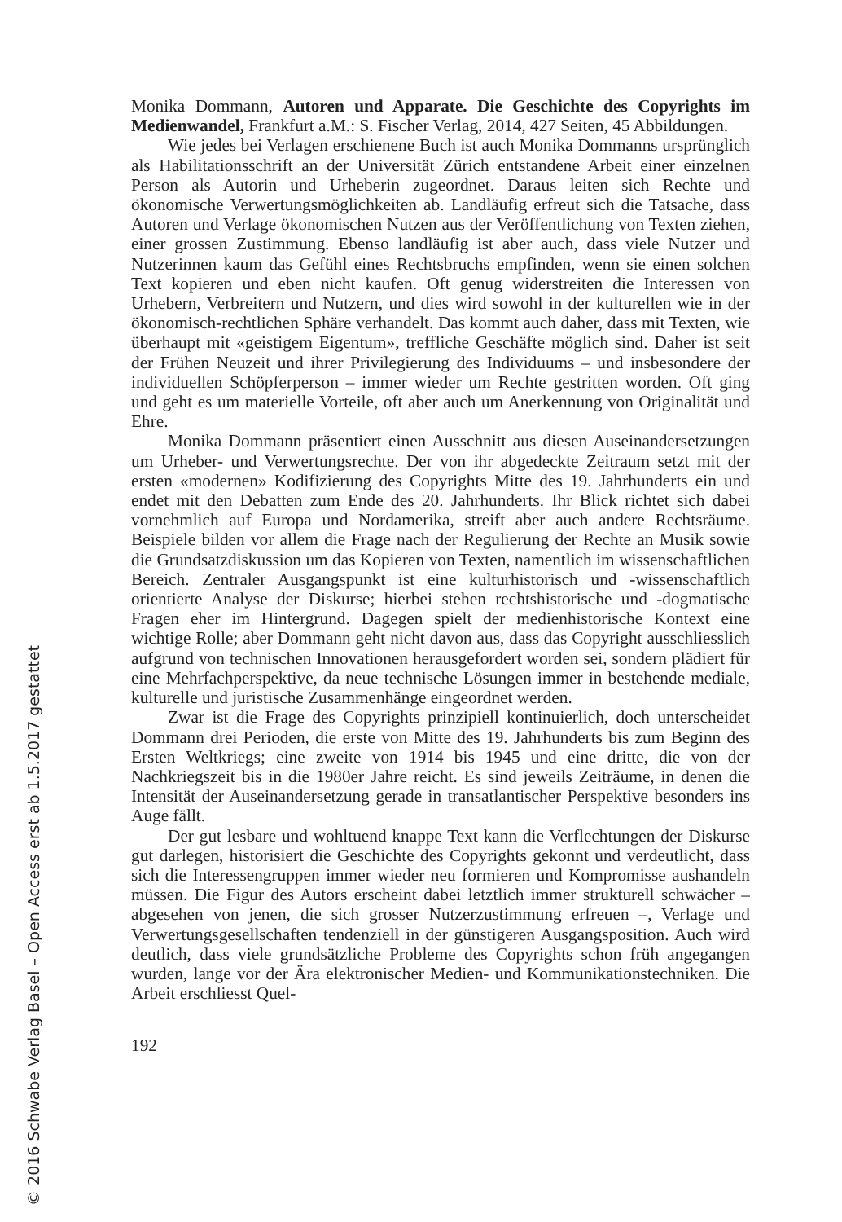Monika Dommann, Autoren und Apparate. Die Geschichte des Copyrights im Medienwandel, Frankfurt a.M.: S. Fischer Verlag, 2014, 427 Seiten, 45 Abbildungen.
Wie jedes bei Verlagen erschienene Buch ist auch Monika Dommanns ursprünglich als Habilitationsschrift an der Universität Zürich entstandene Arbeit einer einzelnen Person als Autorin und Urheberin zugeordnet. Daraus leiten sich Rechte und ökonomische Verwertungsmöglichkeiten ab. Landläufig erfreut sich die Tatsache, dass Autoren und Verlage ökonomischen Nutzen aus der Veröffentlichung von Texten ziehen, einer grossen Zustimmung. Ebenso landläufig ist aber auch, dass viele Nutzer und Nutzerinnen kaum das Gefühl eines Rechtsbruchs empfinden, wenn sie einen solchen Text kopieren und eben nicht kaufen. Oft genug widerstreiten die Interessen von Urhebern, Verbreitern und Nutzern, und dies wird sowohl in der kulturellen wie in der ökonomisch-rechtlichen Sphäre verhandelt. Das kommt auch daher, dass mit Texten, wie überhaupt mit «geistigem Eigentum», treffliche Geschäfte möglich sind. Daher ist seit der Frühen Neuzeit und ihrer Privilegierung des Individuums – und insbesondere der individuellen Schöpferperson – immer wieder um Rechte gestritten worden. Oft ging und geht es um materielle Vorteile, oft aber auch um Anerkennung von Originalität und Ehre.
Monika Dommann präsentiert einen Ausschnitt aus diesen Auseinandersetzungen um Urheber- und Verwertungsrechte. Der von ihr abgedeckte Zeitraum setzt mit der ersten «modernen» Kodifizierung des Copyrights Mitte des 19. Jahrhunderts ein und endet mit den Debatten zum Ende des 20. Jahrhunderts. Ihr Blick richtet sich dabei vornehmlich auf Europa und Nordamerika, streift aber auch andere Rechtsräume. Beispiele bilden vor allem die Frage nach der Regulierung der Rechte an Musik sowie die Grundsatzdiskussion um das Kopieren von Texten, namentlich im wissenschaftlichen Bereich. Zentraler Ausgangspunkt ist eine kulturhistorisch und -wissenschaftlich orientierte Analyse der Diskurse; hierbei stehen rechtshistorische und -dogmatische Fragen eher im Hintergrund. Dagegen spielt der medienhistorische Kontext eine wichtige Rolle; aber Dommann geht nicht davon aus, dass das Copyright ausschliesslich aufgrund von technischen Innovationen herausgefordert worden sei, sondern plädiert für eine Mehrfachperspektive, da neue technische Lösungen immer in bestehende mediale, kulturelle und juristische Zusammenhänge eingeordnet werden.
Zwar ist die Frage des Copyrights prinzipiell kontinuierlich, doch unterscheidet Dommann drei Perioden, die erste von Mitte des 19. Jahrhunderts bis zum Beginn des Ersten Weltkriegs; eine zweite von 1914 bis 1945 und eine dritte, die von der Nachkriegszeit bis in die 1980er Jahre reicht. Es sind jeweils Zeiträume, in denen die Intensität der Auseinandersetzung gerade in transatlantischer Perspektive besonders ins Auge fällt.
Der gut lesbare und wohltuend knappe Text kann die Verflechtungen der Diskurse gut darlegen, historisiert die Geschichte des Copyrights gekonnt und verdeutlicht, dass sich die Interessengruppen immer wieder neu formieren und Kompromisse aushandeln müssen. Die Figur des Autors erscheint dabei letztlich immer strukturell schwächer – abgesehen von jenen, die sich grosser Nutzerzustimmung erfreuen –, Verlage und Verwertungsgesellschaften tendenziell in der günstigeren Ausgangsposition. Auch wird deutlich, dass viele grundsätzliche Probleme des Copyrights schon früh angegangen wurden, lange vor der Ära elektronischer Medien- und Kommunikationstechniken. Die Arbeit erschliesst Quel-
192
© 2016 Schwabe Verlag Basel – Open Access erst ab 1.5.2017 gestattet